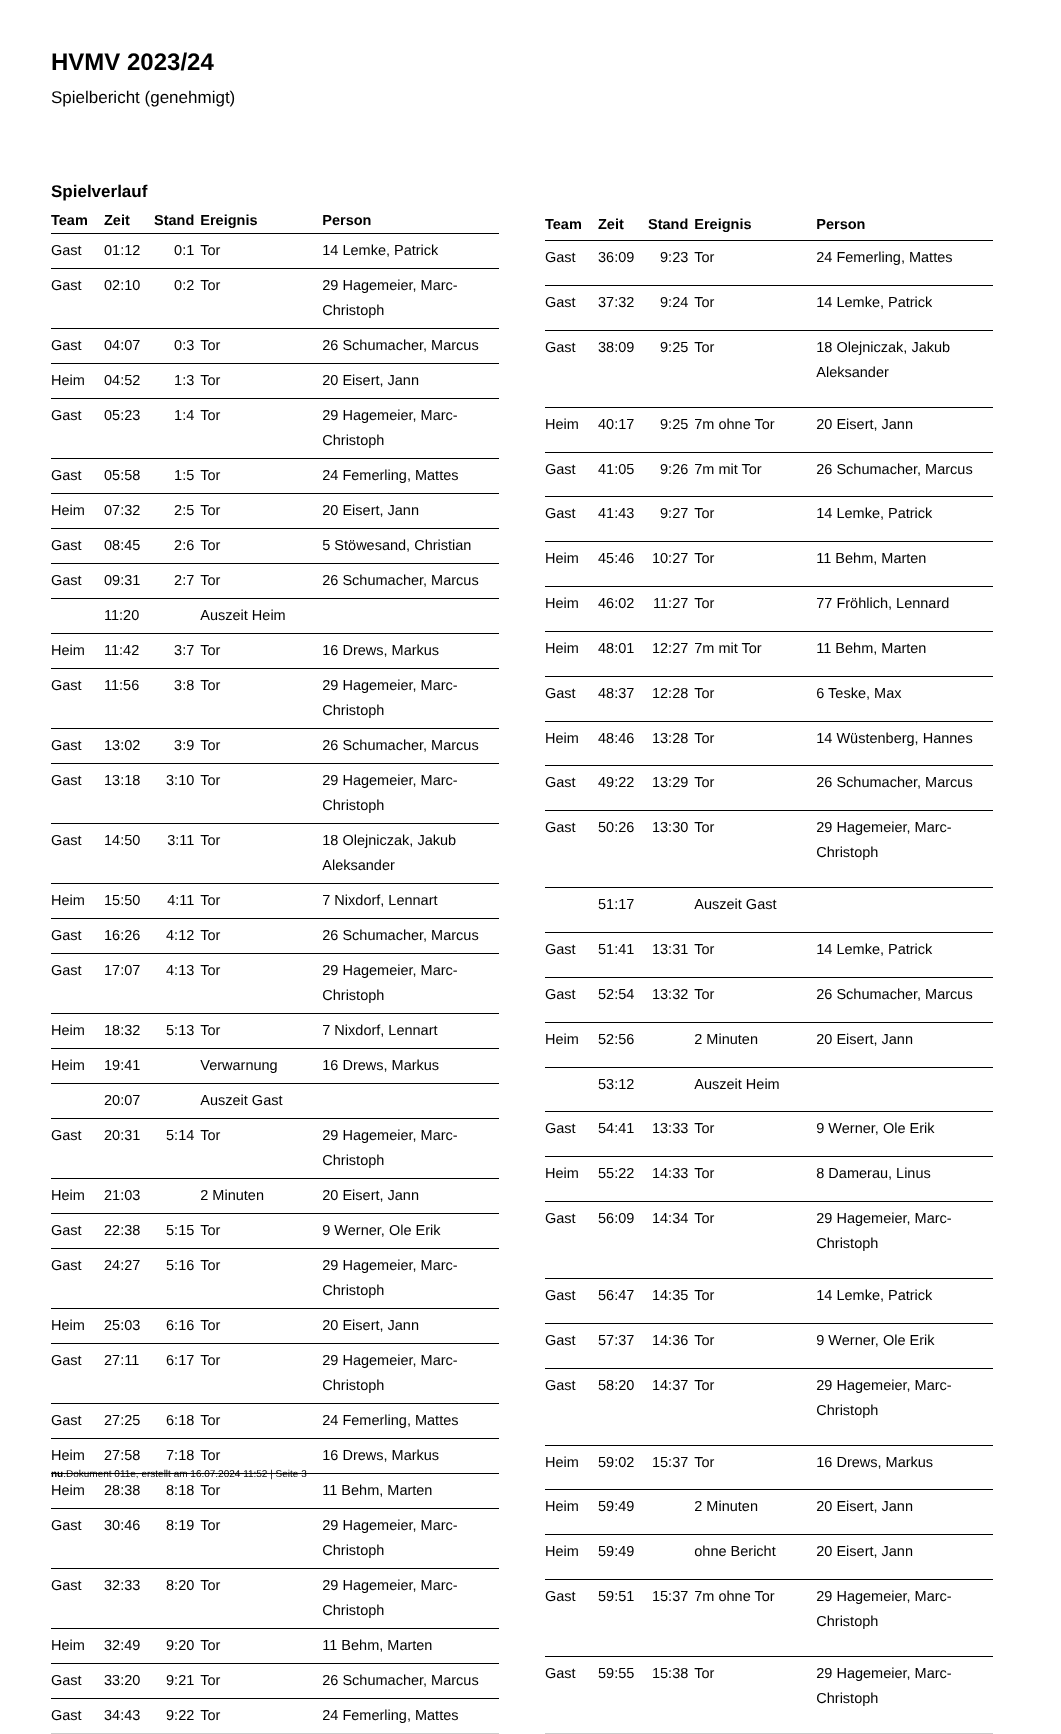HVMV 2023/24
Spielbericht (genehmigt)
Spielverlauf
| Team | Zeit | Stand | Ereignis | Person |
| --- | --- | --- | --- | --- |
| Gast | 01:12 | 0:1 | Tor | 14 Lemke, Patrick |
| Gast | 02:10 | 0:2 | Tor | 29 Hagemeier, Marc-Christoph |
| Gast | 04:07 | 0:3 | Tor | 26 Schumacher, Marcus |
| Heim | 04:52 | 1:3 | Tor | 20 Eisert, Jann |
| Gast | 05:23 | 1:4 | Tor | 29 Hagemeier, Marc-Christoph |
| Gast | 05:58 | 1:5 | Tor | 24 Femerling, Mattes |
| Heim | 07:32 | 2:5 | Tor | 20 Eisert, Jann |
| Gast | 08:45 | 2:6 | Tor | 5 Stöwesand, Christian |
| Gast | 09:31 | 2:7 | Tor | 26 Schumacher, Marcus |
| | 11:20 | | Auszeit Heim | |
| Heim | 11:42 | 3:7 | Tor | 16 Drews, Markus |
| Gast | 11:56 | 3:8 | Tor | 29 Hagemeier, Marc-Christoph |
| Gast | 13:02 | 3:9 | Tor | 26 Schumacher, Marcus |
| Gast | 13:18 | 3:10 | Tor | 29 Hagemeier, Marc-Christoph |
| Gast | 14:50 | 3:11 | Tor | 18 Olejniczak, Jakub Aleksander |
| Heim | 15:50 | 4:11 | Tor | 7 Nixdorf, Lennart |
| Gast | 16:26 | 4:12 | Tor | 26 Schumacher, Marcus |
| Gast | 17:07 | 4:13 | Tor | 29 Hagemeier, Marc-Christoph |
| Heim | 18:32 | 5:13 | Tor | 7 Nixdorf, Lennart |
| Heim | 19:41 | | Verwarnung | 16 Drews, Markus |
| | 20:07 | | Auszeit Gast | |
| Gast | 20:31 | 5:14 | Tor | 29 Hagemeier, Marc-Christoph |
| Heim | 21:03 | | 2 Minuten | 20 Eisert, Jann |
| Gast | 22:38 | 5:15 | Tor | 9 Werner, Ole Erik |
| Gast | 24:27 | 5:16 | Tor | 29 Hagemeier, Marc-Christoph |
| Heim | 25:03 | 6:16 | Tor | 20 Eisert, Jann |
| Gast | 27:11 | 6:17 | Tor | 29 Hagemeier, Marc-Christoph |
| Gast | 27:25 | 6:18 | Tor | 24 Femerling, Mattes |
| Heim | 27:58 | 7:18 | Tor | 16 Drews, Markus |
| Heim | 28:38 | 8:18 | Tor | 11 Behm, Marten |
| Gast | 30:46 | 8:19 | Tor | 29 Hagemeier, Marc-Christoph |
| Gast | 32:33 | 8:20 | Tor | 29 Hagemeier, Marc-Christoph |
| Heim | 32:49 | 9:20 | Tor | 11 Behm, Marten |
| Gast | 33:20 | 9:21 | Tor | 26 Schumacher, Marcus |
| Gast | 34:43 | 9:22 | Tor | 24 Femerling, Mattes |
| Team | Zeit | Stand | Ereignis | Person |
| --- | --- | --- | --- | --- |
| Gast | 36:09 | 9:23 | Tor | 24 Femerling, Mattes |
| Gast | 37:32 | 9:24 | Tor | 14 Lemke, Patrick |
| Gast | 38:09 | 9:25 | Tor | 18 Olejniczak, Jakub Aleksander |
| Heim | 40:17 | 9:25 | 7m ohne Tor | 20 Eisert, Jann |
| Gast | 41:05 | 9:26 | 7m mit Tor | 26 Schumacher, Marcus |
| Gast | 41:43 | 9:27 | Tor | 14 Lemke, Patrick |
| Heim | 45:46 | 10:27 | Tor | 11 Behm, Marten |
| Heim | 46:02 | 11:27 | Tor | 77 Fröhlich, Lennard |
| Heim | 48:01 | 12:27 | 7m mit Tor | 11 Behm, Marten |
| Gast | 48:37 | 12:28 | Tor | 6 Teske, Max |
| Heim | 48:46 | 13:28 | Tor | 14 Wüstenberg, Hannes |
| Gast | 49:22 | 13:29 | Tor | 26 Schumacher, Marcus |
| Gast | 50:26 | 13:30 | Tor | 29 Hagemeier, Marc-Christoph |
| | 51:17 | | Auszeit Gast | |
| Gast | 51:41 | 13:31 | Tor | 14 Lemke, Patrick |
| Gast | 52:54 | 13:32 | Tor | 26 Schumacher, Marcus |
| Heim | 52:56 | | 2 Minuten | 20 Eisert, Jann |
| | 53:12 | | Auszeit Heim | |
| Gast | 54:41 | 13:33 | Tor | 9 Werner, Ole Erik |
| Heim | 55:22 | 14:33 | Tor | 8 Damerau, Linus |
| Gast | 56:09 | 14:34 | Tor | 29 Hagemeier, Marc-Christoph |
| Gast | 56:47 | 14:35 | Tor | 14 Lemke, Patrick |
| Gast | 57:37 | 14:36 | Tor | 9 Werner, Ole Erik |
| Gast | 58:20 | 14:37 | Tor | 29 Hagemeier, Marc-Christoph |
| Heim | 59:02 | 15:37 | Tor | 16 Drews, Markus |
| Heim | 59:49 | | 2 Minuten | 20 Eisert, Jann |
| Heim | 59:49 | | ohne Bericht | 20 Eisert, Jann |
| Gast | 59:51 | 15:37 | 7m ohne Tor | 29 Hagemeier, Marc-Christoph |
| Gast | 59:55 | 15:38 | Tor | 29 Hagemeier, Marc-Christoph |
nu.Dokument 011e, erstellt am 16.07.2024 11:52 | Seite 3